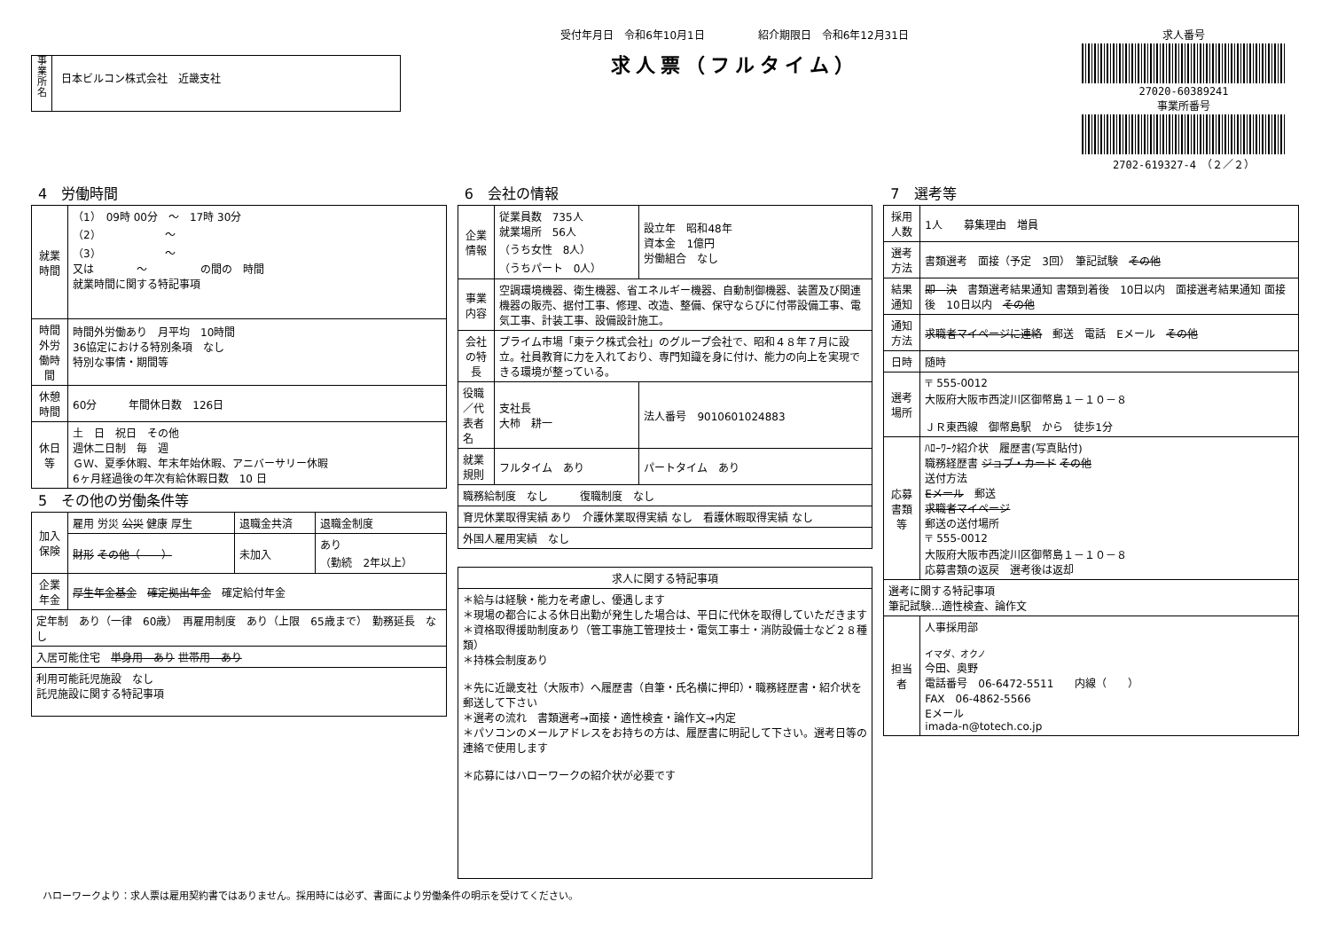事
業
所
名
日本ビルコン株式会社　近畿支社
受付年月日　令和6年10月1日　　　　　紹介期限日　令和6年12月31日
求人票（フルタイム）
求人番号
27020-60389241
事業所番号
2702-619327-4　（２／２）
4　労働時間
| 就業時間 | （1） 09時 00分 ～ 17時 30分 （2） ～ （3） ～ 又は ～ の間の 時間 就業時間に関する特記事項 |
| 時間外労働時間 | 時間外労働あり 月平均 10時間 36協定における特別条項 なし 特別な事情・期間等 |
| 休憩時間 | 60分 年間休日数 126日 |
| 休日等 | 土 日 祝日 その他 週休二日制 毎 週 ＧＷ、夏季休暇、年末年始休暇、アニバーサリー休暇 6ヶ月経過後の年次有給休暇日数 10 日 |
5　その他の労働条件等
| 加入保険 | 雇用 労災 公災 健康 厚生 | 退職金共済 | 退職金制度 |
| | 財形 その他（ ） | 未加入 | あり （勤続 2年以上） |
| 企業年金 | 厚生年金基金 確定拠出年金 確定給付年金 | | |
| 定年制 あり（一律 60歳） 再雇用制度 あり（上限 65歳まで） 勤務延長 なし | | | |
| 入居可能住宅 単身用 あり 世帯用 あり | | | |
| 利用可能託児施設 なし 託児施設に関する特記事項 | | | |
6　会社の情報
| 企業情報 | 従業員数 735人 就業場所 56人 （うち女性 8人） （うちパート 0人） | 設立年 昭和48年 資本金 1億円 労働組合 なし |
| 事業内容 | 空調環境機器、衛生機器、省エネルギー機器、自動制御機器、装置及び関連機器の販売、据付工事、修理、改造、整備、保守ならびに付帯設備工事、電気工事、計装工事、設備設計施工。 | |
| 会社の特長 | プライム市場「東テク株式会社」のグループ会社で、昭和４８年７月に設立。社員教育に力を入れており、専門知識を身に付け、能力の向上を実現できる環境が整っている。 | |
| 役職／代表者名 | 支社長 大柿 耕一 | 法人番号 9010601024883 |
| 就業規則 | フルタイム あり | パートタイム あり |
| 職務給制度 なし 復職制度 なし | | |
| 育児休業取得実績 あり 介護休業取得実績 なし 看護休暇取得実績 なし | | |
| 外国人雇用実績 なし | | |
| 求人に関する特記事項 |
| --- |
| ＊給与は経験・能力を考慮し、優遇します ＊現場の都合による休日出勤が発生した場合は、平日に代休を取得していただきます ＊資格取得援助制度あり（管工事施工管理技士・電気工事士・消防設備士など２８種類） ＊持株会制度あり ＊先に近畿支社（大阪市）へ履歴書（自筆・氏名横に押印）・職務経歴書・紹介状を郵送して下さい ＊選考の流れ 書類選考→面接・適性検査・論作文→内定 ＊パソコンのメールアドレスをお持ちの方は、履歴書に明記して下さい。選考日等の連絡で使用します ＊応募にはハローワークの紹介状が必要です |
7　選考等
| 採用人数 | 1人 募集理由 増員 |
| 選考方法 | 書類選考 面接（予定 3回） 筆記試験 その他 |
| 結果通知 | 即 決 書類選考結果通知 書類到着後 10日以内 面接選考結果通知 面接後 10日以内 その他 |
| 通知方法 | 求職者マイページに連絡 郵送 電話 Eメール その他 |
| 日時 | 随時 |
| 選考場所 | 〒 555-0012 大阪府大阪市西淀川区御幣島１－１０－８ ＪＲ東西線 御幣島駅 から 徒歩1分 |
| 応募書類等 | ﾊﾛｰﾜｰｸ紹介状 履歴書(写真貼付) 職務経歴書 ジョブ・カード その他 送付方法 Eメール 郵送 求職者マイページ 郵送の送付場所 〒 555-0012 大阪府大阪市西淀川区御幣島１－１０－８ 応募書類の返戻 選考後は返却 |
| 選考に関する特記事項 筆記試験…適性検査、論作文 | |
| 担当者 | 人事採用部 イマダ、オクノ 今田、奥野 電話番号 06-6472-5511 内線（ ） FAX 06-4862-5566 Eメール imada-n@totech.co.jp |
ハローワークより：求人票は雇用契約書ではありません。採用時には必ず、書面により労働条件の明示を受けてください。